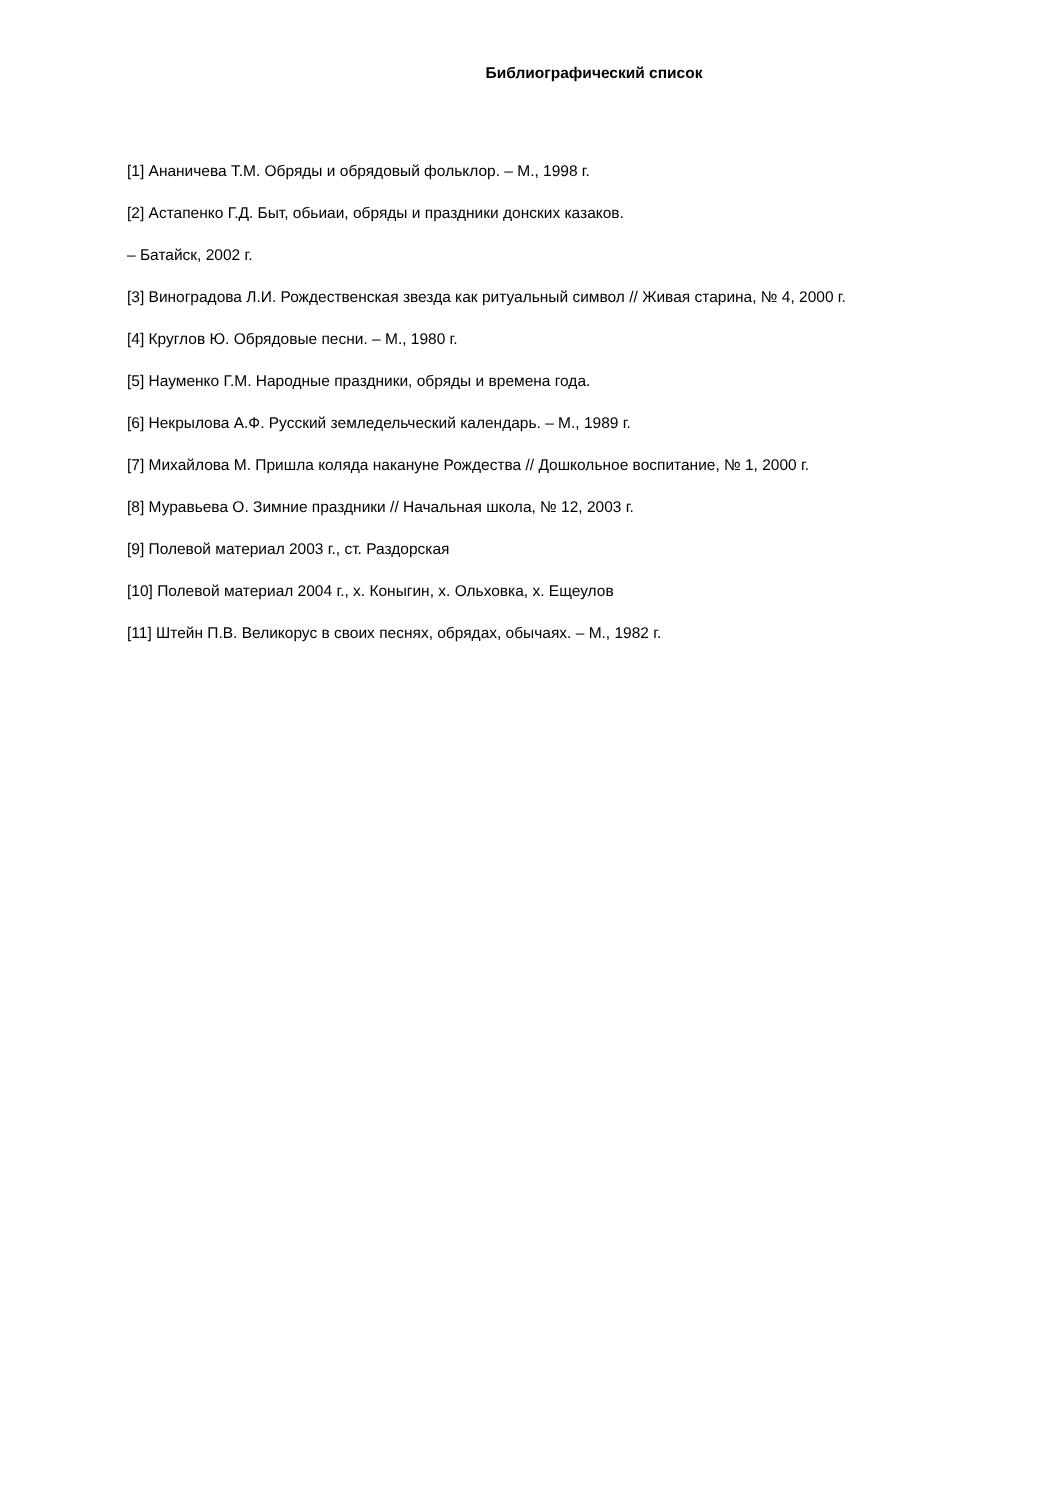Библиографический список
[1] Ананичева Т.М. Обряды и обрядовый фольклор. – М., 1998 г.
[2] Астапенко Г.Д. Быт, обьиаи, обряды и праздники донских казаков.
– Батайск, 2002 г.
[3] Виноградова Л.И. Рождественская звезда как ритуальный символ // Живая старина, № 4, 2000 г.
[4] Круглов Ю. Обрядовые песни. – М., 1980 г.
[5] Науменко Г.М. Народные праздники, обряды и времена года.
[6] Некрылова А.Ф. Русский земледельческий календарь. – М., 1989 г.
[7] Михайлова М. Пришла коляда накануне Рождества // Дошкольное воспитание, № 1, 2000 г.
[8] Муравьева О. Зимние праздники // Начальная школа, № 12, 2003 г.
[9] Полевой материал 2003 г., ст. Раздорская
[10] Полевой материал 2004 г., х. Коныгин, х. Ольховка, х. Ещеулов
[11] Штейн П.В. Великорус в своих песнях, обрядах, обычаях. – М., 1982 г.